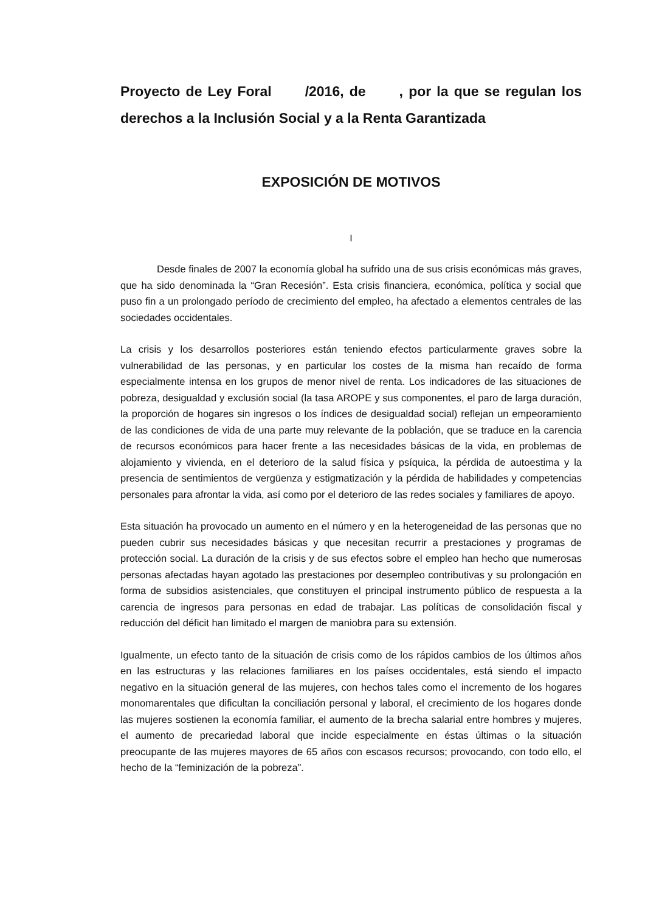Proyecto de Ley Foral /2016, de , por la que se regulan los derechos a la Inclusión Social y a la Renta Garantizada
EXPOSICIÓN DE MOTIVOS
I
Desde finales de 2007 la economía global ha sufrido una de sus crisis económicas más graves, que ha sido denominada la “Gran Recesión”. Esta crisis financiera, económica, política y social que puso fin a un prolongado período de crecimiento del empleo, ha afectado a elementos centrales de las sociedades occidentales.
La crisis y los desarrollos posteriores están teniendo efectos particularmente graves sobre la vulnerabilidad de las personas, y en particular los costes de la misma han recaído de forma especialmente intensa en los grupos de menor nivel de renta. Los indicadores de las situaciones de pobreza, desigualdad y exclusión social (la tasa AROPE y sus componentes, el paro de larga duración, la proporción de hogares sin ingresos o los índices de desigualdad social) reflejan un empeoramiento de las condiciones de vida de una parte muy relevante de la población, que se traduce en la carencia de recursos económicos para hacer frente a las necesidades básicas de la vida, en problemas de alojamiento y vivienda, en el deterioro de la salud física y psíquica, la pérdida de autoestima y la presencia de sentimientos de vergüenza y estigmatización y la pérdida de habilidades y competencias personales para afrontar la vida, así como por el deterioro de las redes sociales y familiares de apoyo.
Esta situación ha provocado un aumento en el número y en la heterogeneidad de las personas que no pueden cubrir sus necesidades básicas y que necesitan recurrir a prestaciones y programas de protección social. La duración de la crisis y de sus efectos sobre el empleo han hecho que numerosas personas afectadas hayan agotado las prestaciones por desempleo contributivas y su prolongación en forma de subsidios asistenciales, que constituyen el principal instrumento público de respuesta a la carencia de ingresos para personas en edad de trabajar. Las políticas de consolidación fiscal y reducción del déficit han limitado el margen de maniobra para su extensión.
Igualmente, un efecto tanto de la situación de crisis como de los rápidos cambios de los últimos años en las estructuras y las relaciones familiares en los países occidentales, está siendo el impacto negativo en la situación general de las mujeres, con hechos tales como el incremento de los hogares monomarentales que dificultan la conciliación personal y laboral, el crecimiento de los hogares donde las mujeres sostienen la economía familiar, el aumento de la brecha salarial entre hombres y mujeres, el aumento de precariedad laboral que incide especialmente en éstas últimas o la situación preocupante de las mujeres mayores de 65 años con escasos recursos; provocando, con todo ello, el hecho de la “feminización de la pobreza”.